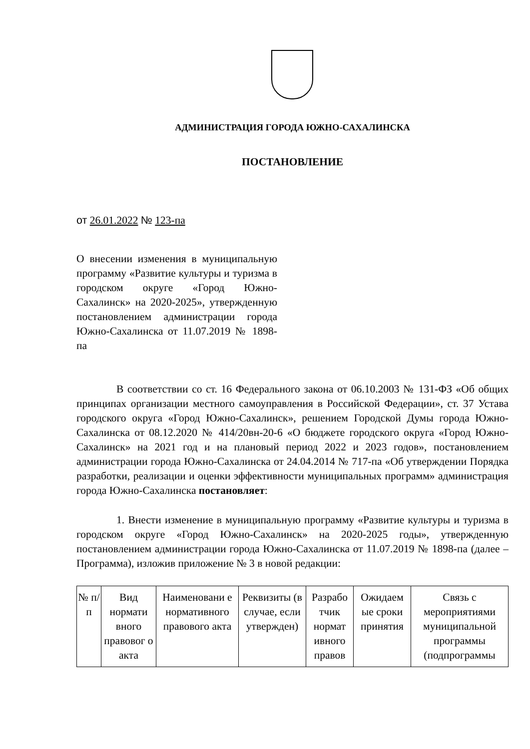АДМИНИСТРАЦИЯ ГОРОДА ЮЖНО-САХАЛИНСКА
ПОСТАНОВЛЕНИЕ
от 26.01.2022 № 123-па
О внесении изменения в муниципальную программу «Развитие культуры и туризма в городском округе «Город Южно-Сахалинск» на 2020-2025», утвержденную постановлением администрации города Южно-Сахалинска от 11.07.2019 № 1898-па
В соответствии со ст. 16 Федерального закона от 06.10.2003 № 131-ФЗ «Об общих принципах организации местного самоуправления в Российской Федерации», ст. 37 Устава городского округа «Город Южно-Сахалинск», решением Городской Думы города Южно-Сахалинска от 08.12.2020 № 414/20вн-20-6 «О бюджете городского округа «Город Южно-Сахалинск» на 2021 год и на плановый период 2022 и 2023 годов», постановлением администрации города Южно-Сахалинска от 24.04.2014 № 717-па «Об утверждении Порядка разработки, реализации и оценки эффективности муниципальных программ» администрация города Южно-Сахалинска постановляет:
1. Внести изменение в муниципальную программу «Развитие культуры и туризма в городском округе «Город Южно-Сахалинск» на 2020-2025 годы», утвержденную постановлением администрации города Южно-Сахалинска от 11.07.2019 № 1898-па (далее – Программа), изложив приложение № 3 в новой редакции:
| № п/п | Вид нормати вного правовог о акта | Наименовани е нормативного правового акта | Реквизиты (в случае, если утвержден) | Разрабо тчик нормат ивного правов | Ожидаем ые сроки принятия | Связь с мероприятиями муниципальной программы (подпрограммы |